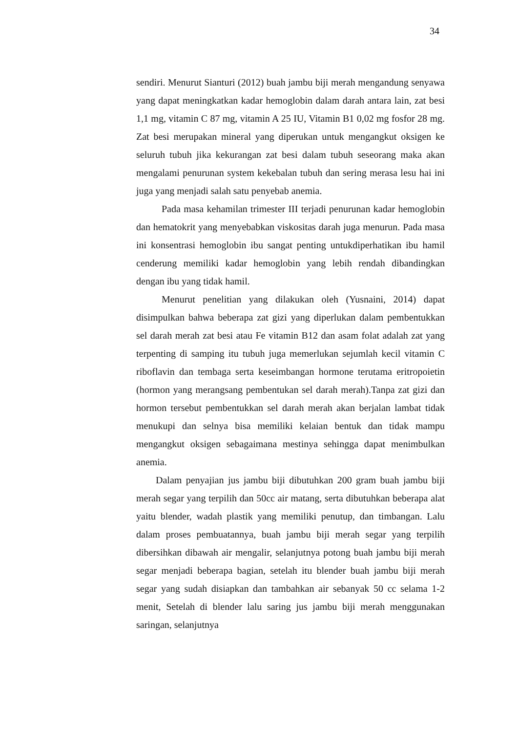34
sendiri. Menurut Sianturi (2012) buah jambu biji merah mengandung senyawa yang dapat meningkatkan kadar hemoglobin dalam darah antara lain, zat besi 1,1 mg, vitamin C 87 mg, vitamin A 25 IU, Vitamin B1 0,02 mg fosfor 28 mg. Zat besi merupakan mineral yang diperukan untuk mengangkut oksigen ke seluruh tubuh jika kekurangan zat besi dalam tubuh seseorang maka akan mengalami penurunan system kekebalan tubuh dan sering merasa lesu hai ini juga yang menjadi salah satu penyebab anemia.
Pada masa kehamilan trimester III terjadi penurunan kadar hemoglobin dan hematokrit yang menyebabkan viskositas darah juga menurun. Pada masa ini konsentrasi hemoglobin ibu sangat penting untukdiperhatikan ibu hamil cenderung memiliki kadar hemoglobin yang lebih rendah dibandingkan dengan ibu yang tidak hamil.
Menurut penelitian yang dilakukan oleh (Yusnaini, 2014) dapat disimpulkan bahwa beberapa zat gizi yang diperlukan dalam pembentukkan sel darah merah zat besi atau Fe vitamin B12 dan asam folat adalah zat yang terpenting di samping itu tubuh juga memerlukan sejumlah kecil vitamin C riboflavin dan tembaga serta keseimbangan hormone terutama eritropoietin (hormon yang merangsang pembentukan sel darah merah).Tanpa zat gizi dan hormon tersebut pembentukkan sel darah merah akan berjalan lambat tidak menukupi dan selnya bisa memiliki kelaian bentuk dan tidak mampu mengangkut oksigen sebagaimana mestinya sehingga dapat menimbulkan anemia.
Dalam penyajian jus jambu biji dibutuhkan 200 gram buah jambu biji merah segar yang terpilih dan 50cc air matang, serta dibutuhkan beberapa alat yaitu blender, wadah plastik yang memiliki penutup, dan timbangan. Lalu dalam proses pembuatannya, buah jambu biji merah segar yang terpilih dibersihkan dibawah air mengalir, selanjutnya potong buah jambu biji merah segar menjadi beberapa bagian, setelah itu blender buah jambu biji merah segar yang sudah disiapkan dan tambahkan air sebanyak 50 cc selama 1-2 menit, Setelah di blender lalu saring jus jambu biji merah menggunakan saringan, selanjutnya